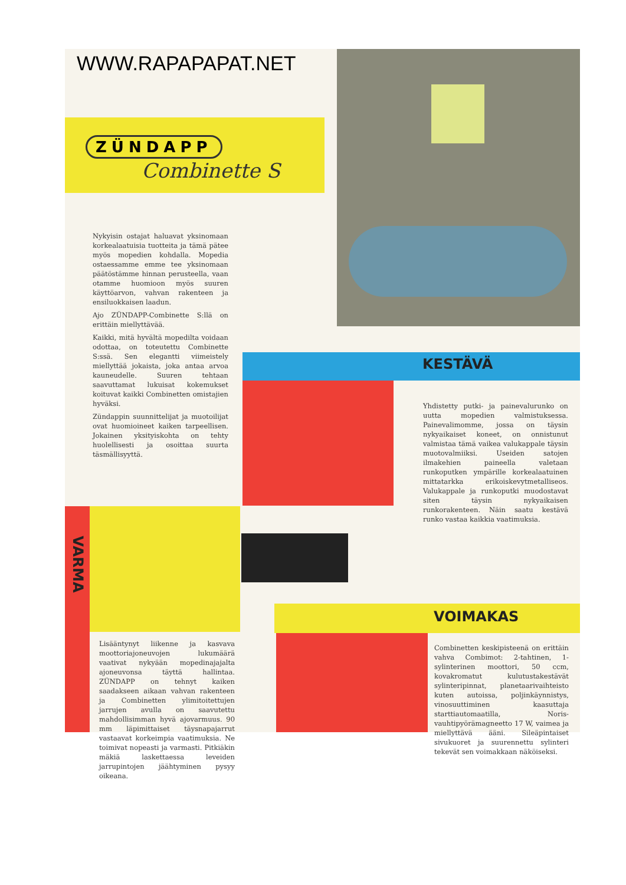WWW.RAPAPAPAT.NET
ZÜNDAPP
Combinette S
Nykyisin ostajat haluavat yksinomaan korkealaatuisia tuotteita ja tämä pätee myös mopedien kohdalla. Mopedia ostaessamme emme tee yksinomaan päätöstämme hinnan perusteella, vaan otamme huomioon myös suuren käyttöarvon, vahvan rakenteen ja ensiluokkaisen laadun.
Ajo ZÜNDAPP-Combinette S:llä on erittäin miellyttävää.
Kaikki, mitä hyvältä mopedilta voidaan odottaa, on toteutettu Combinette S:ssä. Sen elegantti viimeistely miellyttää jokaista, joka antaa arvoa kauneudelle. Suuren tehtaan saavuttamat lukuisat kokemukset koituvat kaikki Combinetten omistajien hyväksi.
Zündappin suunnittelijat ja muotoilijat ovat huomioineet kaiken tarpeellisen. Jokainen yksityiskohta on tehty huolellisesti ja osoittaa suurta täsmällisyyttä.
KESTÄVÄ
Yhdistetty putki- ja painevalurunko on uutta mopedien valmistuksessa. Painevalimomme, jossa on täysin nykyaikaiset koneet, on onnistunut valmistaa tämä vaikea valukappale täysin muotovalmiiksi. Useiden satojen ilmakehien paineella valetaan runkoputken ympärille korkealaatuinen mittatarkka erikoiskevytmetalliseos. Valukappale ja runkoputki muodostavat siten täysin nykyaikaisen runkorakenteen. Näin saatu kestävä runko vastaa kaikkia vaatimuksia.
VARMA
Lisääntynyt liikenne ja kasvava moottoriajoneuvojen lukumäärä vaativat nykyään mopedinajajalta ajoneuvonsa täyttä hallintaa. ZÜNDAPP on tehnyt kaiken saadakseen aikaan vahvan rakenteen ja Combinetten ylimitoitettujen jarrujen avulla on saavutettu mahdollisimman hyvä ajovarmuus. 90 mm läpimittaiset täysnapajarrut vastaavat korkeimpia vaatimuksia. Ne toimivat nopeasti ja varmasti. Pitkiäkin mäkiä laskettaessa leveiden jarrupintojen jäähtyminen pysyy oikeana.
VOIMAKAS
Combinetten keskipisteenä on erittäin vahva Combimot: 2-tahtinen, 1-sylinterinen moottori, 50 ccm, kovakromatut kulutustakestävät sylinteripinnat, planetaarivaihteisto kuten autoissa, poljinkäynnistys, vinosuuttiminen kaasuttaja starttiautomaatilla, Noris-vauhtipyörämagneetto 17 W, vaimea ja miellyttävä ääni. Sileäpintaiset sivukuoret ja suurennettu sylinteri tekevät sen voimakkaan näköiseksi.